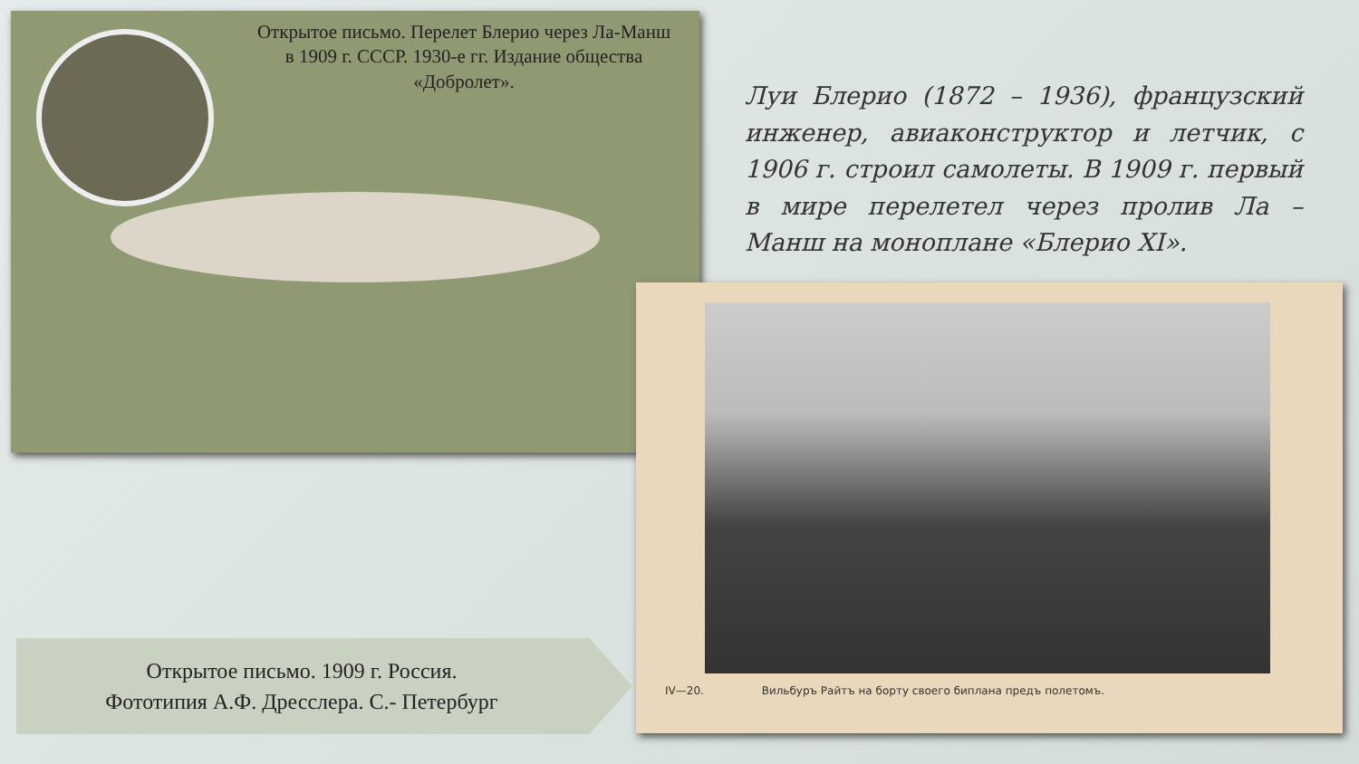Открытое письмо. Перелет Блерио через Ла-Манш в 1909 г. СССР. 1930-е гг. Издание общества «Добролет».
Луи Блерио (1872 – 1936), французский инженер, авиаконструктор и летчик, с 1906 г. строил самолеты. В 1909 г. первый в мире перелетел через пролив Ла – Манш на моноплане «Блерио XI».
IV—20. Вильбуръ Райтъ на борту своего биплана предъ полетомъ.
Открытое письмо. 1909 г. Россия.
Фототипия А.Ф. Дресслера. С.- Петербург